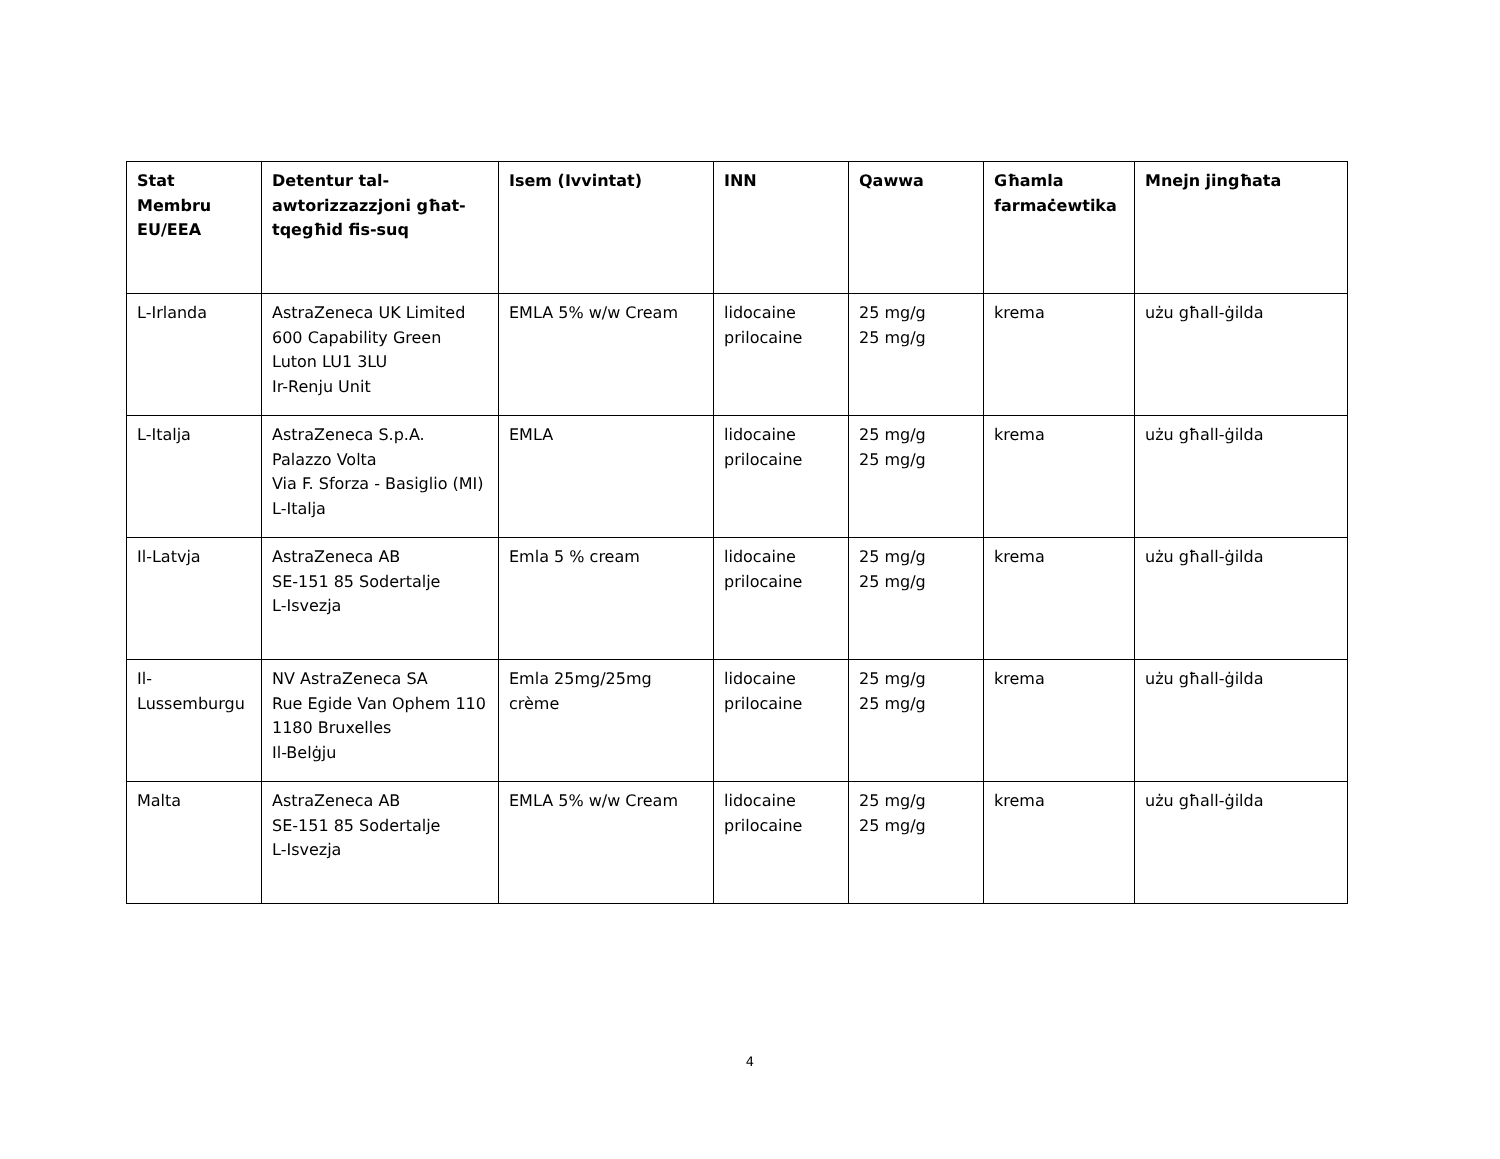| Stat Membru EU/EEA | Detentur tal-awtorizzazzjoni għat-tqegħid fis-suq | Isem (Ivvintat) | INN | Qawwa | Għamla farmaċewtika | Mnejn jingħata |
| --- | --- | --- | --- | --- | --- | --- |
| L-Irlanda | AstraZeneca UK Limited 600 Capability Green Luton LU1 3LU Ir-Renju Unit | EMLA 5% w/w Cream | lidocaine prilocaine | 25 mg/g 25 mg/g | krema | użu għall-ġilda |
| L-Italja | AstraZeneca S.p.A. Palazzo Volta Via F. Sforza - Basiglio (MI) L-Italja | EMLA | lidocaine prilocaine | 25 mg/g 25 mg/g | krema | użu għall-ġilda |
| Il-Latvja | AstraZeneca AB SE-151 85 Sodertalje L-Isvezja | Emla 5 % cream | lidocaine prilocaine | 25 mg/g 25 mg/g | krema | użu għall-ġilda |
| Il-Lussemburgu | NV AstraZeneca SA Rue Egide Van Ophem 110 1180 Bruxelles Il-Belġju | Emla 25mg/25mg crème | lidocaine prilocaine | 25 mg/g 25 mg/g | krema | użu għall-ġilda |
| Malta | AstraZeneca AB SE-151 85 Sodertalje L-Isvezja | EMLA 5% w/w Cream | lidocaine prilocaine | 25 mg/g 25 mg/g | krema | użu għall-ġilda |
4